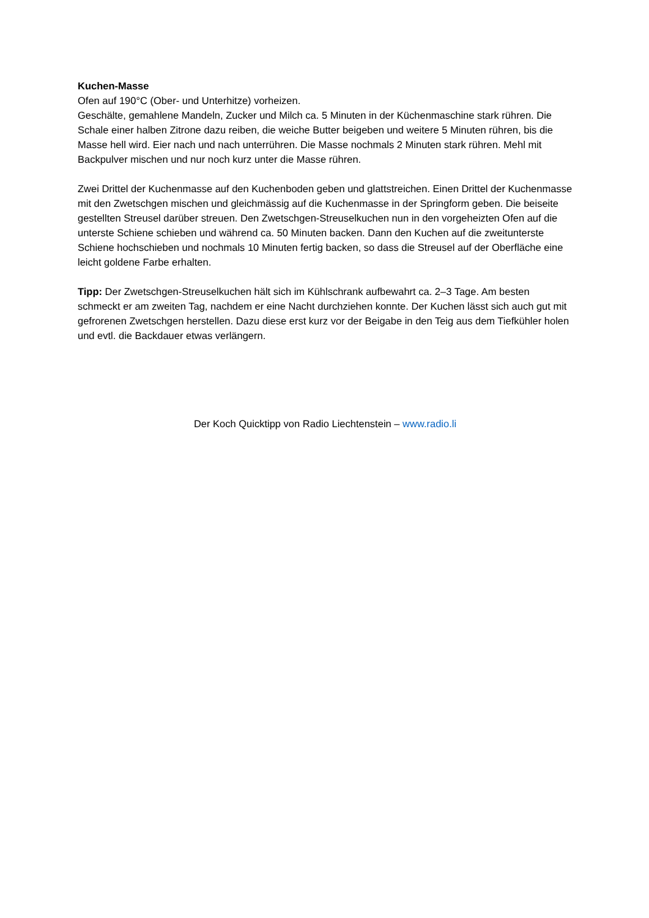Kuchen-Masse
Ofen auf 190°C (Ober- und Unterhitze) vorheizen.
Geschälte, gemahlene Mandeln, Zucker und Milch ca. 5 Minuten in der Küchenmaschine stark rühren. Die Schale einer halben Zitrone dazu reiben, die weiche Butter beigeben und weitere 5 Minuten rühren, bis die Masse hell wird. Eier nach und nach unterrühren. Die Masse nochmals 2 Minuten stark rühren. Mehl mit Backpulver mischen und nur noch kurz unter die Masse rühren.
Zwei Drittel der Kuchenmasse auf den Kuchenboden geben und glattstreichen. Einen Drittel der Kuchenmasse mit den Zwetschgen mischen und gleichmässig auf die Kuchenmasse in der Springform geben. Die beiseite gestellten Streusel darüber streuen. Den Zwetschgen-Streuselkuchen nun in den vorgeheizten Ofen auf die unterste Schiene schieben und während ca. 50 Minuten backen. Dann den Kuchen auf die zweitunterste Schiene hochschieben und nochmals 10 Minuten fertig backen, so dass die Streusel auf der Oberfläche eine leicht goldene Farbe erhalten.
Tipp: Der Zwetschgen-Streuselkuchen hält sich im Kühlschrank aufbewahrt ca. 2–3 Tage. Am besten schmeckt er am zweiten Tag, nachdem er eine Nacht durchziehen konnte. Der Kuchen lässt sich auch gut mit gefrorenen Zwetschgen herstellen. Dazu diese erst kurz vor der Beigabe in den Teig aus dem Tiefkühler holen und evtl. die Backdauer etwas verlängern.
Der Koch Quicktipp von Radio Liechtenstein – www.radio.li